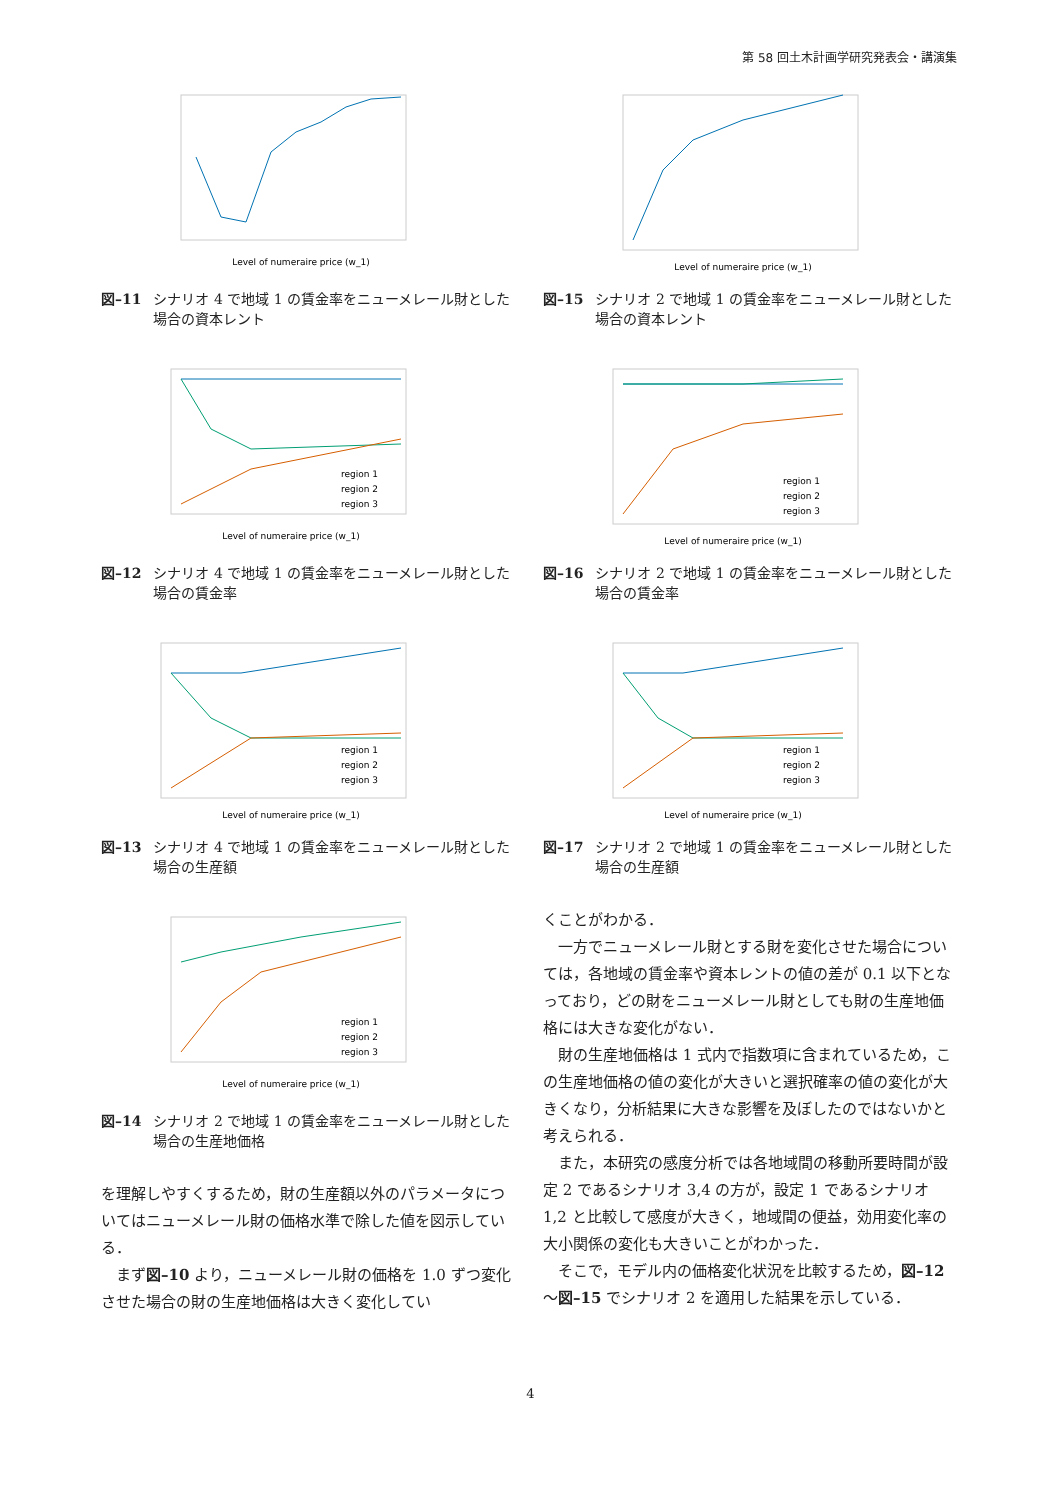第 58 回土木計画学研究発表会・講演集
Level of numeraire price (w_1)
図–11 シナリオ 4 で地域 1 の賃金率をニューメレール財とした場合の資本レント
region 1
region 2
region 3
Level of numeraire price (w_1)
図–12 シナリオ 4 で地域 1 の賃金率をニューメレール財とした場合の賃金率
region 1
region 2
region 3
Level of numeraire price (w_1)
図–13 シナリオ 4 で地域 1 の賃金率をニューメレール財とした場合の生産額
region 1
region 2
region 3
Level of numeraire price (w_1)
図–14 シナリオ 2 で地域 1 の賃金率をニューメレール財とした場合の生産地価格
を理解しやすくするため，財の生産額以外のパラメータについてはニューメレール財の価格水準で除した値を図示している．
まず図–10 より，ニューメレール財の価格を 1.0 ずつ変化させた場合の財の生産地価格は大きく変化してい
Level of numeraire price (w_1)
図–15 シナリオ 2 で地域 1 の賃金率をニューメレール財とした場合の資本レント
region 1
region 2
region 3
Level of numeraire price (w_1)
図–16 シナリオ 2 で地域 1 の賃金率をニューメレール財とした場合の賃金率
region 1
region 2
region 3
Level of numeraire price (w_1)
図–17 シナリオ 2 で地域 1 の賃金率をニューメレール財とした場合の生産額
くことがわかる．
一方でニューメレール財とする財を変化させた場合については，各地域の賃金率や資本レントの値の差が 0.1 以下となっており，どの財をニューメレール財としても財の生産地価格には大きな変化がない．
財の生産地価格は 1 式内で指数項に含まれているため，この生産地価格の値の変化が大きいと選択確率の値の変化が大きくなり，分析結果に大きな影響を及ぼしたのではないかと考えられる．
また，本研究の感度分析では各地域間の移動所要時間が設定 2 であるシナリオ 3,4 の方が，設定 1 であるシナリオ 1,2 と比較して感度が大きく，地域間の便益，効用変化率の大小関係の変化も大きいことがわかった．
そこで，モデル内の価格変化状況を比較するため，図–12 ～図–15 でシナリオ 2 を適用した結果を示している．
4